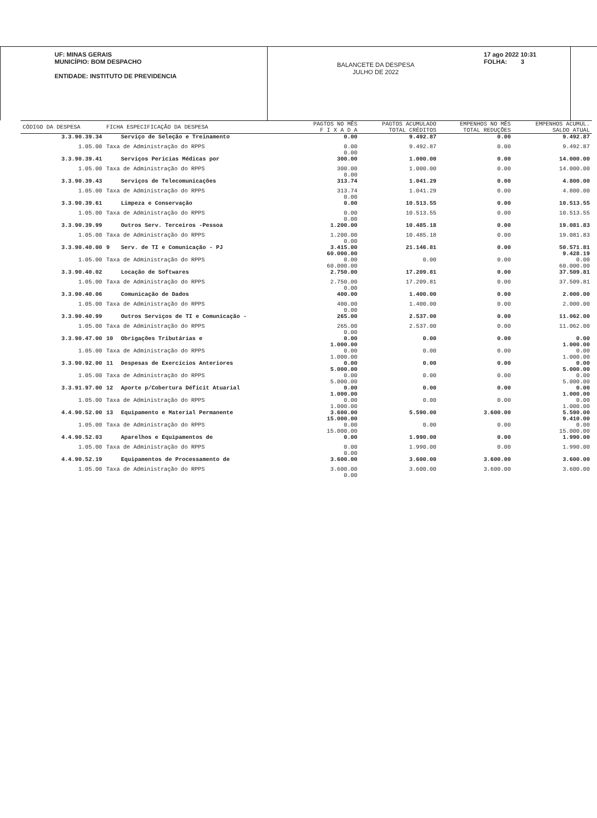UF: MINAS GERAIS
MUNICÍPIO: BOM DESPACHO
ENTIDADE: INSTITUTO DE PREVIDENCIA
BALANCETE DA DESPESA
JULHO DE 2022
17 ago 2022 10:31
FOLHA: 3
| CÓDIGO DA DESPESA | FICHA ESPECIFICAÇÃO DA DESPESA | | PAGTOS NO MÊS F I X A D A | PAGTOS ACUMULADO TOTAL CRÉDITOS | EMPENHOS NO MÊS TOTAL REDUÇÕES | EMPENHOS ACUMUL. SALDO ATUAL |
| --- | --- | --- | --- | --- | --- | --- |
| 3.3.90.39.34 | | Serviço de Seleção e Treinamento | 0.00 | 9.492.87 | 0.00 | 9.492.87 |
| 1.05.00 | Taxa de Administração do RPPS | | 0.00 0.00 | 9.492.87 | 0.00 | 9.492.87 |
| 3.3.90.39.41 | | Serviços Perícias Médicas por | 300.00 | 1.000.00 | 0.00 | 14.000.00 |
| 1.05.00 | Taxa de Administração do RPPS | | 300.00 0.00 | 1.000.00 | 0.00 | 14.000.00 |
| 3.3.90.39.43 | | Serviços de Telecomunicações | 313.74 | 1.041.29 | 0.00 | 4.800.00 |
| 1.05.00 | Taxa de Administração do RPPS | | 313.74 0.00 | 1.041.29 | 0.00 | 4.800.00 |
| 3.3.90.39.61 | | Limpeza e Conservação | 0.00 | 10.513.55 | 0.00 | 10.513.55 |
| 1.05.00 | Taxa de Administração do RPPS | | 0.00 0.00 | 10.513.55 | 0.00 | 10.513.55 |
| 3.3.90.39.99 | | Outros Serv. Terceiros -Pessoa | 1.200.00 | 10.485.18 | 0.00 | 19.081.83 |
| 1.05.00 | Taxa de Administração do RPPS | | 1.200.00 0.00 | 10.485.18 | 0.00 | 19.081.83 |
| 3.3.90.40.00 | 9 | Serv. de TI e Comunicação - PJ | 3.415.00 60.000.00 | 21.146.81 | 0.00 | 50.571.81 9.428.19 |
| 1.05.00 | Taxa de Administração do RPPS | | 0.00 60.000.00 | 0.00 | 0.00 | 0.00 60.000.00 |
| 3.3.90.40.02 | | Locação de Softwares | 2.750.00 | 17.209.81 | 0.00 | 37.509.81 |
| 1.05.00 | Taxa de Administração do RPPS | | 2.750.00 0.00 | 17.209.81 | 0.00 | 37.509.81 |
| 3.3.90.40.06 | | Comunicação de Dados | 400.00 | 1.400.00 | 0.00 | 2.000.00 |
| 1.05.00 | Taxa de Administração do RPPS | | 400.00 0.00 | 1.400.00 | 0.00 | 2.000.00 |
| 3.3.90.40.99 | | Outros Serviços de TI e Comunicação - | 265.00 | 2.537.00 | 0.00 | 11.062.00 |
| 1.05.00 | Taxa de Administração do RPPS | | 265.00 0.00 | 2.537.00 | 0.00 | 11.062.00 |
| 3.3.90.47.00 | 10 | Obrigações Tributárias e | 0.00 1.000.00 | 0.00 | 0.00 | 0.00 1.000.00 |
| 1.05.00 | Taxa de Administração do RPPS | | 0.00 1.000.00 | 0.00 | 0.00 | 0.00 1.000.00 |
| 3.3.90.92.00 | 11 | Despesas de Exercícios Anteriores | 0.00 5.000.00 | 0.00 | 0.00 | 0.00 5.000.00 |
| 1.05.00 | Taxa de Administração do RPPS | | 0.00 5.000.00 | 0.00 | 0.00 | 0.00 5.000.00 |
| 3.3.91.97.00 | 12 | Aporte p/Cobertura Déficit Atuarial | 0.00 1.000.00 | 0.00 | 0.00 | 0.00 1.000.00 |
| 1.05.00 | Taxa de Administração do RPPS | | 0.00 1.000.00 | 0.00 | 0.00 | 0.00 1.000.00 |
| 4.4.90.52.00 | 13 | Equipamento e Material Permanente | 3.600.00 15.000.00 | 5.590.00 | 3.600.00 | 5.590.00 9.410.00 |
| 1.05.00 | Taxa de Administração do RPPS | | 0.00 15.000.00 | 0.00 | 0.00 | 0.00 15.000.00 |
| 4.4.90.52.03 | | Aparelhos e Equipamentos de | 0.00 | 1.990.00 | 0.00 | 1.990.00 |
| 1.05.00 | Taxa de Administração do RPPS | | 0.00 0.00 | 1.990.00 | 0.00 | 1.990.00 |
| 4.4.90.52.19 | | Equipamentos de Processamento de | 3.600.00 | 3.600.00 | 3.600.00 | 3.600.00 |
| 1.05.00 | Taxa de Administração do RPPS | | 3.600.00 0.00 | 3.600.00 | 3.600.00 | 3.600.00 |